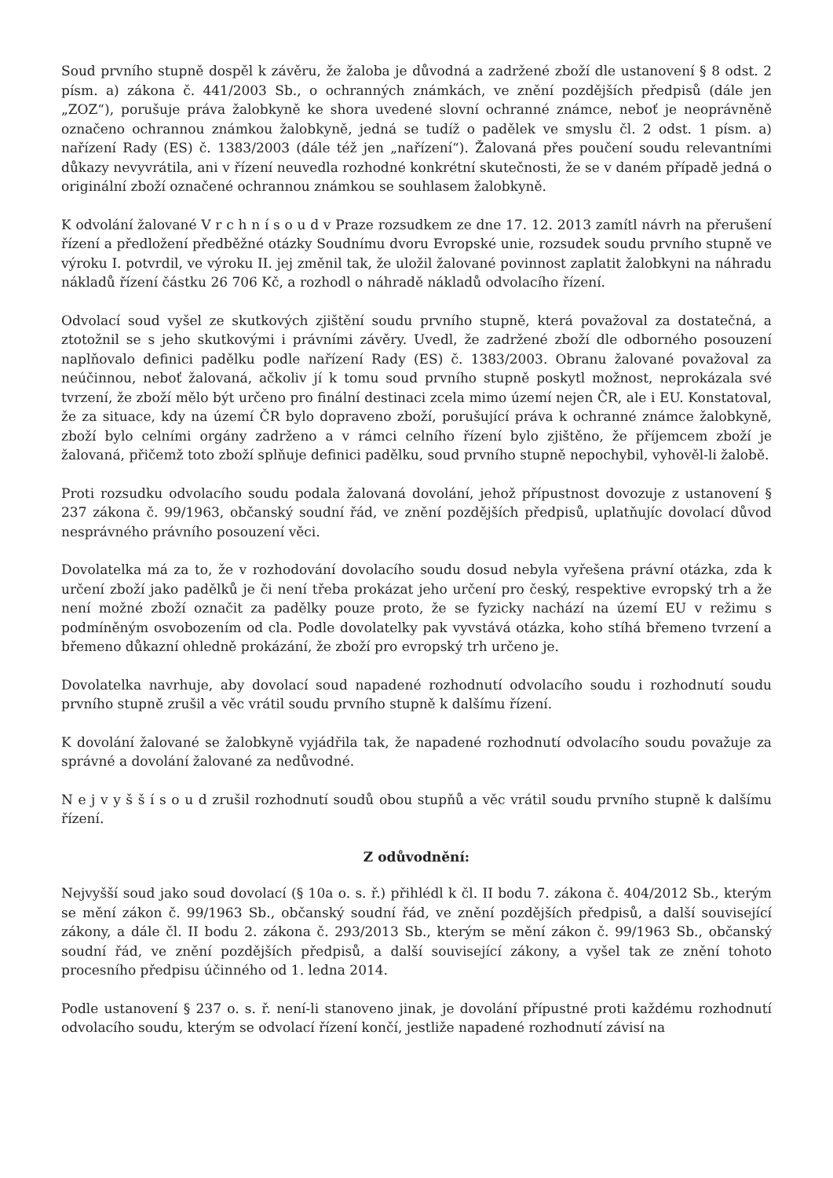Soud prvního stupně dospěl k závěru, že žaloba je důvodná a zadržené zboží dle ustanovení § 8 odst. 2 písm. a) zákona č. 441/2003 Sb., o ochranných známkách, ve znění pozdějších předpisů (dále jen „ZOZ“), porušuje práva žalobkyně ke shora uvedené slovní ochranné známce, neboť je neoprávněně označeno ochrannou známkou žalobkyně, jedná se tudíž o padělek ve smyslu čl. 2 odst. 1 písm. a) nařízení Rady (ES) č. 1383/2003 (dále též jen „nařízení“). Žalovaná přes poučení soudu relevantními důkazy nevyvrátila, ani v řízení neuvedla rozhodné konkrétní skutečnosti, že se v daném případě jedná o originální zboží označené ochrannou známkou se souhlasem žalobkyně.
K odvolání žalované V r c h n í s o u d v Praze rozsudkem ze dne 17. 12. 2013 zamítl návrh na přerušení řízení a předložení předběžné otázky Soudnímu dvoru Evropské unie, rozsudek soudu prvního stupně ve výroku I. potvrdil, ve výroku II. jej změnil tak, že uložil žalované povinnost zaplatit žalobkyni na náhradu nákladů řízení částku 26 706 Kč, a rozhodl o náhradě nákladů odvolacího řízení.
Odvolací soud vyšel ze skutkových zjištění soudu prvního stupně, která považoval za dostatečná, a ztotožnil se s jeho skutkovými i právními závěry. Uvedl, že zadržené zboží dle odborného posouzení naplňovalo definici padělku podle nařízení Rady (ES) č. 1383/2003. Obranu žalované považoval za neúčinnou, neboť žalovaná, ačkoliv jí k tomu soud prvního stupně poskytl možnost, neprokázala své tvrzení, že zboží mělo být určeno pro finální destinaci zcela mimo území nejen ČR, ale i EU. Konstatoval, že za situace, kdy na území ČR bylo dopraveno zboží, porušující práva k ochranné známce žalobkyně, zboží bylo celními orgány zadrženo a v rámci celního řízení bylo zjištěno, že příjemcem zboží je žalovaná, přičemž toto zboží splňuje definici padělku, soud prvního stupně nepochybil, vyhověl-li žalobě.
Proti rozsudku odvolacího soudu podala žalovaná dovolání, jehož přípustnost dovozuje z ustanovení § 237 zákona č. 99/1963, občanský soudní řád, ve znění pozdějších předpisů, uplatňujíc dovolací důvod nesprávného právního posouzení věci.
Dovolatelka má za to, že v rozhodování dovolacího soudu dosud nebyla vyřešena právní otázka, zda k určení zboží jako padělků je či není třeba prokázat jeho určení pro český, respektive evropský trh a že není možné zboží označit za padělky pouze proto, že se fyzicky nachází na území EU v režimu s podmíněným osvobozením od cla. Podle dovolatelky pak vyvstává otázka, koho stíhá břemeno tvrzení a břemeno důkazní ohledně prokázání, že zboží pro evropský trh určeno je.
Dovolatelka navrhuje, aby dovolací soud napadené rozhodnutí odvolacího soudu i rozhodnutí soudu prvního stupně zrušil a věc vrátil soudu prvního stupně k dalšímu řízení.
K dovolání žalované se žalobkyně vyjádřila tak, že napadené rozhodnutí odvolacího soudu považuje za správné a dovolání žalované za nedůvodné.
N e j v y š š í s o u d zrušil rozhodnutí soudů obou stupňů a věc vrátil soudu prvního stupně k dalšímu řízení.
Z odůvodnění:
Nejvyšší soud jako soud dovolací (§ 10a o. s. ř.) přihlédl k čl. II bodu 7. zákona č. 404/2012 Sb., kterým se mění zákon č. 99/1963 Sb., občanský soudní řád, ve znění pozdějších předpisů, a další související zákony, a dále čl. II bodu 2. zákona č. 293/2013 Sb., kterým se mění zákon č. 99/1963 Sb., občanský soudní řád, ve znění pozdějších předpisů, a další související zákony, a vyšel tak ze znění tohoto procesního předpisu účinného od 1. ledna 2014.
Podle ustanovení § 237 o. s. ř. není-li stanoveno jinak, je dovolání přípustné proti každému rozhodnutí odvolacího soudu, kterým se odvolací řízení končí, jestliže napadené rozhodnutí závisí na